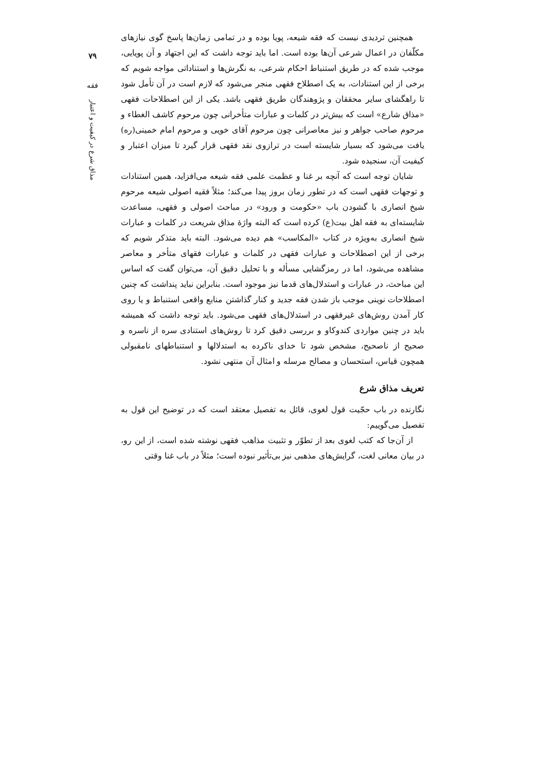۷۹
فقه
مذاق شرع در کیفیت و اعتبار
همچنین تردیدی نیست که فقه شیعه، پویا بوده و در تمامی زمان‌ها پاسخ گوی نیازهای مکلّفان در اعمال شرعی آن‌ها بوده است. اما باید توجه داشت که این اجتهاد و آن پویایی، موجب شده که در طریق استنباط احکام شرعی، به نگرش‌ها و استناداتی مواجه شویم که برخی از این استنادات، به یک اصطلاح فقهی منجر می‌شود که لازم است در آن تأمل شود تا راهگشای سایر محققان و پژوهندگان طریق فقهی باشد. یکی از این اصطلاحات فقهی «مذاق شارع» است که بیش‌تر در کلمات و عبارات متأخرانی چون مرحوم کاشف الغطاء و مرحوم صاحب جواهر و نیز معاصرانی چون مرحوم آقای خویی و مرحوم امام خمینی(ره) یافت می‌شود که بسیار شایسته است در ترازوی نقد فقهی قرار گیرد تا میزان اعتبار و کیفیت آن، سنجیده شود.
شایان توجه است که آنچه بر غنا و عظمت علمی فقه شیعه می‌افزاید، همین استنادات و توجهات فقهی است که در تطور زمان بروز پیدا می‌کند؛ مثلاً فقیه اصولی شیعه مرحوم شیخ انصاری با گشودن باب «حکومت و ورود» در مباحث اصولی و فقهی، مساعدت شایسته‌ای به فقه اهل بیت(ع) کرده است که البته واژهٔ مذاق شریعت در کلمات و عبارات شیخ انصاری به‌ویژه در کتاب «المکاسب» هم دیده می‌شود. البته باید متذکر شویم که برخی از این اصطلاحات و عبارات فقهی در کلمات و عبارات فقهای متأخر و معاصر مشاهده می‌شود، اما در رمزگشایی مسأله و با تحلیل دقیق آن، می‌توان گفت که اساس این مباحث، در عبارات و استدلال‌های قدما نیز موجود است. بنابراین نباید پنداشت که چنین اصطلاحات نوینی موجب باز شدن فقه جدید و کنار گذاشتن منابع واقعی استنباط و یا روی کار آمدن روش‌های غیرفقهی در استدلال‌های فقهی می‌شود. باید توجه داشت که همیشه باید در چنین مواردی کندوکاو و بررسی دقیق کرد تا روش‌های استنادی سره از ناسره و صحیح از ناصحیح، مشخص شود تا خدای ناکرده به استدلالها و استنباطهای نامقبولی همچون قیاس، استحسان و مصالح مرسله و امثال آن منتهی نشود.
تعریف مذاق شرع
نگارنده در باب حجّیت قول لغوی، قائل به تفصیل معتقد است که در توضیح این قول به تفصیل می‌گوییم:
از آن‌جا که کتب لغوی بعد از تطوّر و تثبیت مذاهب فقهی نوشته شده است، از این رو، در بیان معانی لغت، گرایش‌های مذهبی نیز بی‌تأثیر نبوده است؛ مثلاً در باب غنا وقتی